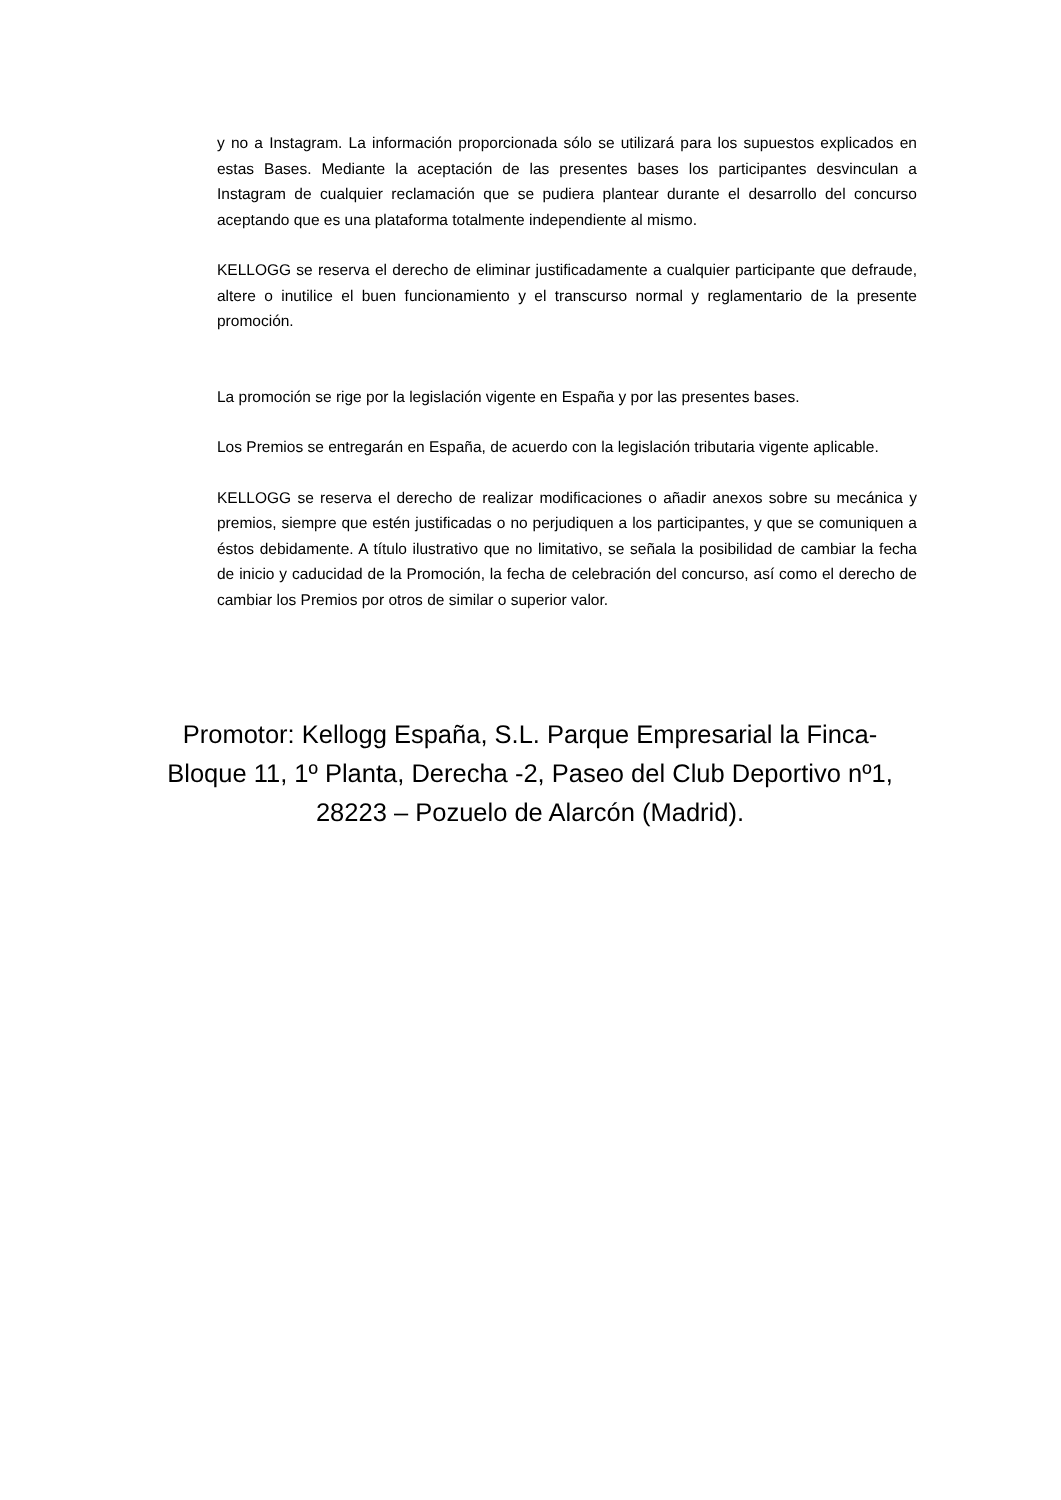y no a Instagram. La información proporcionada sólo se utilizará para los supuestos explicados en estas Bases. Mediante la aceptación de las presentes bases los participantes desvinculan a Instagram de cualquier reclamación que se pudiera plantear durante el desarrollo del concurso aceptando que es una plataforma totalmente independiente al mismo.
KELLOGG se reserva el derecho de eliminar justificadamente a cualquier participante que defraude, altere o inutilice el buen funcionamiento y el transcurso normal y reglamentario de la presente promoción.
La promoción se rige por la legislación vigente en España y por las presentes bases.
Los Premios se entregarán en España, de acuerdo con la legislación tributaria vigente aplicable.
KELLOGG se reserva el derecho de realizar modificaciones o añadir anexos sobre su mecánica y premios, siempre que estén justificadas o no perjudiquen a los participantes, y que se comuniquen a éstos debidamente. A título ilustrativo que no limitativo, se señala la posibilidad de cambiar la fecha de inicio y caducidad de la Promoción, la fecha de celebración del concurso, así como el derecho de cambiar los Premios por otros de similar o superior valor.
Promotor: Kellogg España, S.L. Parque Empresarial la Finca-
Bloque 11, 1º Planta, Derecha -2, Paseo del Club Deportivo nº1,
28223 – Pozuelo de Alarcón (Madrid).